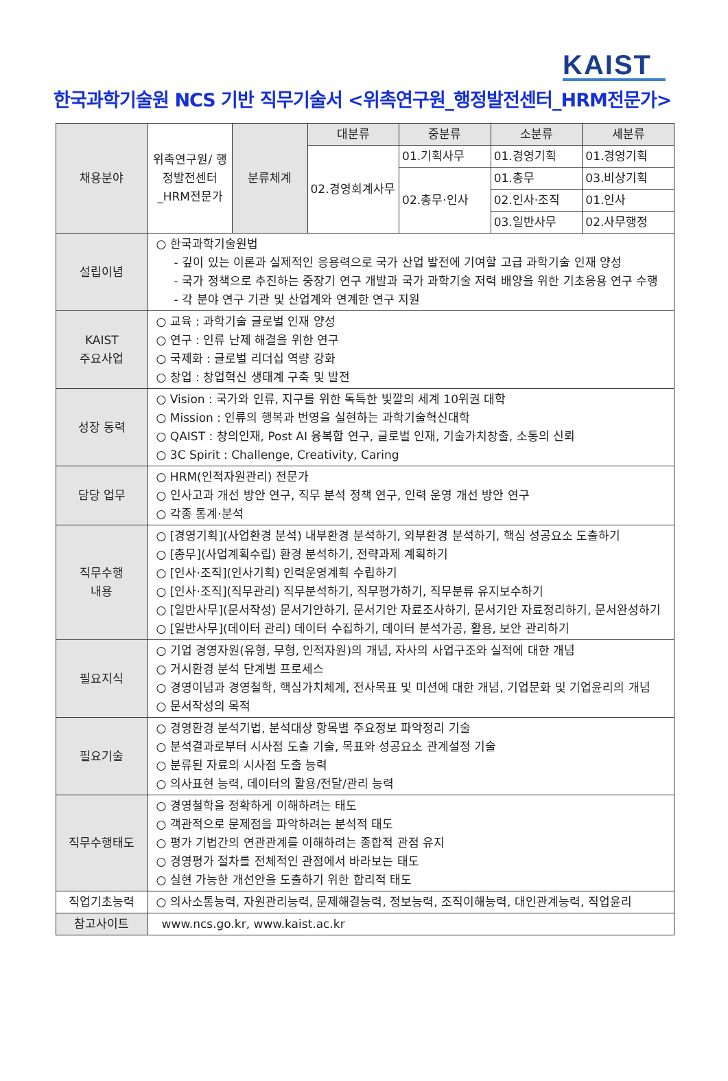KAIST
한국과학기술원 NCS 기반 직무기술서 <위촉연구원_행정발전센터_HRM전문가>
| 채용분야 | 위촉연구원/ 행정발전센터 _HRM전문가 | 분류체계 | 대분류 | 중분류 | 소분류 | 세분류 |
| | | | 02.경영회계사무 | 01.기획사무 | 01.경영기획 | 01.경영기획 |
| | | | | 02.총무·인사 | 01.총무 | 03.비상기획 |
| | | | | | 02.인사·조직 | 01.인사 |
| | | | | | 03.일반사무 | 02.사무행정 |
| 설립이념 | ○ 한국과학기술원법 - 깊이 있는 이론과 실제적인 응용력으로 국가 산업 발전에 기여할 고급 과학기술 인재 양성 - 국가 정책으로 추진하는 중장기 연구 개발과 국가 과학기술 저력 배양을 위한 기초응용 연구 수행 - 각 분야 연구 기관 및 산업계와 연계한 연구 지원 | | | | | |
| KAIST 주요사업 | ○ 교육 : 과학기술 글로벌 인재 양성 ○ 연구 : 인류 난제 해결을 위한 연구 ○ 국제화 : 글로벌 리더십 역량 강화 ○ 창업 : 창업혁신 생태계 구축 및 발전 | | | | | |
| 성장 동력 | ○ Vision : 국가와 인류, 지구를 위한 독특한 빛깔의 세계 10위권 대학 ○ Mission : 인류의 행복과 번영을 실현하는 과학기술혁신대학 ○ QAIST : 창의인재, Post AI 융복합 연구, 글로벌 인재, 기술가치창출, 소통의 신뢰 ○ 3C Spirit : Challenge, Creativity, Caring | | | | | |
| 담당 업무 | ○ HRM(인적자원관리) 전문가 ○ 인사고과 개선 방안 연구, 직무 분석 정책 연구, 인력 운영 개선 방안 연구 ○ 각종 통계·분석 | | | | | |
| 직무수행 내용 | ○ [경영기획](사업환경 분석) 내부환경 분석하기, 외부환경 분석하기, 핵심 성공요소 도출하기 ○ [총무](사업계획수립) 환경 분석하기, 전략과제 계획하기 ○ [인사·조직](인사기획) 인력운영계획 수립하기 ○ [인사·조직](직무관리) 직무분석하기, 직무평가하기, 직무분류 유지보수하기 ○ [일반사무](문서작성) 문서기안하기, 문서기안 자료조사하기, 문서기안 자료정리하기, 문서완성하기 ○ [일반사무](데이터 관리) 데이터 수집하기, 데이터 분석가공, 활용, 보안 관리하기 | | | | | |
| 필요지식 | ○ 기업 경영자원(유형, 무형, 인적자원)의 개념, 자사의 사업구조와 실적에 대한 개념 ○ 거시환경 분석 단계별 프로세스 ○ 경영이념과 경영철학, 핵심가치체계, 전사목표 및 미션에 대한 개념, 기업문화 및 기업윤리의 개념 ○ 문서작성의 목적 | | | | | |
| 필요기술 | ○ 경영환경 분석기법, 분석대상 항목별 주요정보 파악정리 기술 ○ 분석결과로부터 시사점 도출 기술, 목표와 성공요소 관계설정 기술 ○ 분류된 자료의 시사점 도출 능력 ○ 의사표현 능력, 데이터의 활용/전달/관리 능력 | | | | | |
| 직무수행태도 | ○ 경영철학을 정확하게 이해하려는 태도 ○ 객관적으로 문제점을 파악하려는 분석적 태도 ○ 평가 기법간의 연관관계를 이해하려는 종합적 관점 유지 ○ 경영평가 절차를 전체적인 관점에서 바라보는 태도 ○ 실현 가능한 개선안을 도출하기 위한 합리적 태도 | | | | | |
| 직업기초능력 | ○ 의사소통능력, 자원관리능력, 문제해결능력, 정보능력, 조직이해능력, 대인관계능력, 직업윤리 | | | | | |
| 참고사이트 | www.ncs.go.kr, www.kaist.ac.kr | | | | | |